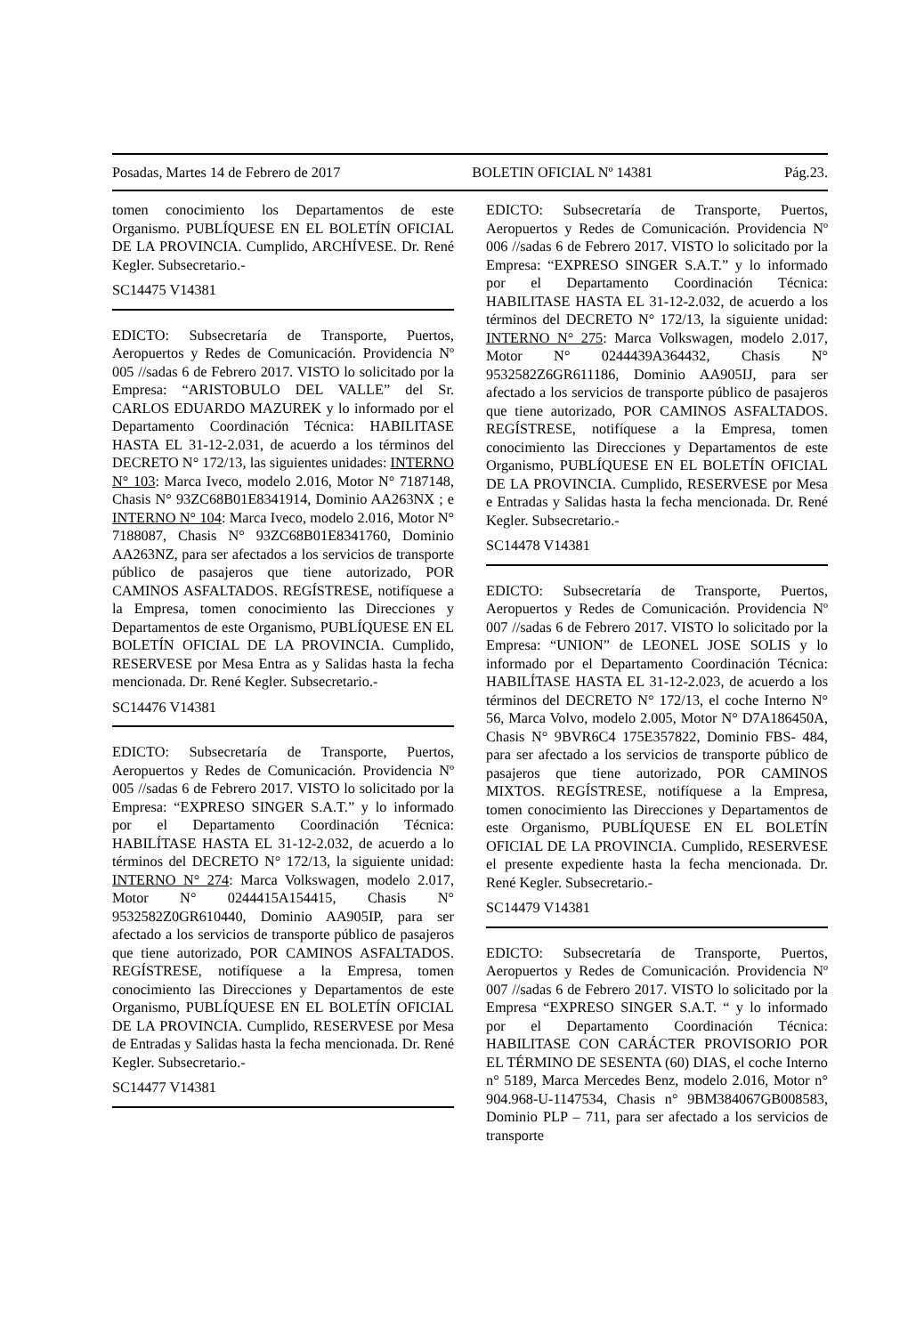Posadas, Martes 14 de Febrero de 2017 BOLETIN OFICIAL Nº 14381 Pág.23.
tomen conocimiento los Departamentos de este Organismo. PUBLÍQUESE EN EL BOLETÍN OFICIAL DE LA PROVINCIA. Cumplido, ARCHÍVESE. Dr. René Kegler. Subsecretario.-
SC14475 V14381
EDICTO: Subsecretaría de Transporte, Puertos, Aeropuertos y Redes de Comunicación. Providencia Nº 005 //sadas 6 de Febrero 2017. VISTO lo solicitado por la Empresa: “ARISTOBULO DEL VALLE” del Sr. CARLOS EDUARDO MAZUREK y lo informado por el Departamento Coordinación Técnica: HABILITASE HASTA EL 31-12-2.031, de acuerdo a los términos del DECRETO N° 172/13, las siguientes unidades: INTERNO N° 103: Marca Iveco, modelo 2.016, Motor N° 7187148, Chasis N° 93ZC68B01E8341914, Dominio AA263NX ; e INTERNO N° 104: Marca Iveco, modelo 2.016, Motor N° 7188087, Chasis N° 93ZC68B01E8341760, Dominio AA263NZ, para ser afectados a los servicios de transporte público de pasajeros que tiene autorizado, POR CAMINOS ASFALTADOS. REGÍSTRESE, notifíquese a la Empresa, tomen conocimiento las Direcciones y Departamentos de este Organismo, PUBLÍQUESE EN EL BOLETÍN OFICIAL DE LA PROVINCIA. Cumplido, RESERVESE por Mesa Entra as y Salidas hasta la fecha mencionada. Dr. René Kegler. Subsecretario.-
SC14476 V14381
EDICTO: Subsecretaría de Transporte, Puertos, Aeropuertos y Redes de Comunicación. Providencia Nº 005 //sadas 6 de Febrero 2017. VISTO lo solicitado por la Empresa: “EXPRESO SINGER S.A.T.” y lo informado por el Departamento Coordinación Técnica: HABILÍTASE HASTA EL 31-12-2.032, de acuerdo a lo términos del DECRETO N° 172/13, la siguiente unidad: INTERNO N° 274: Marca Volkswagen, modelo 2.017, Motor N° 0244415A154415, Chasis N° 9532582Z0GR610440, Dominio AA905IP, para ser afectado a los servicios de transporte público de pasajeros que tiene autorizado, POR CAMINOS ASFALTADOS. REGÍSTRESE, notifíquese a la Empresa, tomen conocimiento las Direcciones y Departamentos de este Organismo, PUBLÍQUESE EN EL BOLETÍN OFICIAL DE LA PROVINCIA. Cumplido, RESERVESE por Mesa de Entradas y Salidas hasta la fecha mencionada. Dr. René Kegler. Subsecretario.-
SC14477 V14381
EDICTO: Subsecretaría de Transporte, Puertos, Aeropuertos y Redes de Comunicación. Providencia Nº 006 //sadas 6 de Febrero 2017. VISTO lo solicitado por la Empresa: “EXPRESO SINGER S.A.T.” y lo informado por el Departamento Coordinación Técnica: HABILITASE HASTA EL 31-12-2.032, de acuerdo a los términos del DECRETO N° 172/13, la siguiente unidad: INTERNO N° 275: Marca Volkswagen, modelo 2.017, Motor N° 0244439A364432, Chasis N° 9532582Z6GR611186, Dominio AA905IJ, para ser afectado a los servicios de transporte público de pasajeros que tiene autorizado, POR CAMINOS ASFALTADOS. REGÍSTRESE, notifíquese a la Empresa, tomen conocimiento las Direcciones y Departamentos de este Organismo, PUBLÍQUESE EN EL BOLETÍN OFICIAL DE LA PROVINCIA. Cumplido, RESERVESE por Mesa e Entradas y Salidas hasta la fecha mencionada. Dr. René Kegler. Subsecretario.-
SC14478 V14381
EDICTO: Subsecretaría de Transporte, Puertos, Aeropuertos y Redes de Comunicación. Providencia Nº 007 //sadas 6 de Febrero 2017. VISTO lo solicitado por la Empresa: “UNION” de LEONEL JOSE SOLIS y lo informado por el Departamento Coordinación Técnica: HABILÍTASE HASTA EL 31-12-2.023, de acuerdo a los términos del DECRETO N° 172/13, el coche Interno N° 56, Marca Volvo, modelo 2.005, Motor N° D7A186450A, Chasis N° 9BVR6C4 175E357822, Dominio FBS- 484, para ser afectado a los servicios de transporte público de pasajeros que tiene autorizado, POR CAMINOS MIXTOS. REGÍSTRESE, notifíquese a la Empresa, tomen conocimiento las Direcciones y Departamentos de este Organismo, PUBLÍQUESE EN EL BOLETÍN OFICIAL DE LA PROVINCIA. Cumplido, RESERVESE el presente expediente hasta la fecha mencionada. Dr. René Kegler. Subsecretario.-
SC14479 V14381
EDICTO: Subsecretaría de Transporte, Puertos, Aeropuertos y Redes de Comunicación. Providencia Nº 007 //sadas 6 de Febrero 2017. VISTO lo solicitado por la Empresa “EXPRESO SINGER S.A.T. “ y lo informado por el Departamento Coordinación Técnica: HABILITASE CON CARÁCTER PROVISORIO POR EL TÉRMINO DE SESENTA (60) DIAS, el coche Interno n° 5189, Marca Mercedes Benz, modelo 2.016, Motor n° 904.968-U-1147534, Chasis n° 9BM384067GB008583, Dominio PLP – 711, para ser afectado a los servicios de transporte